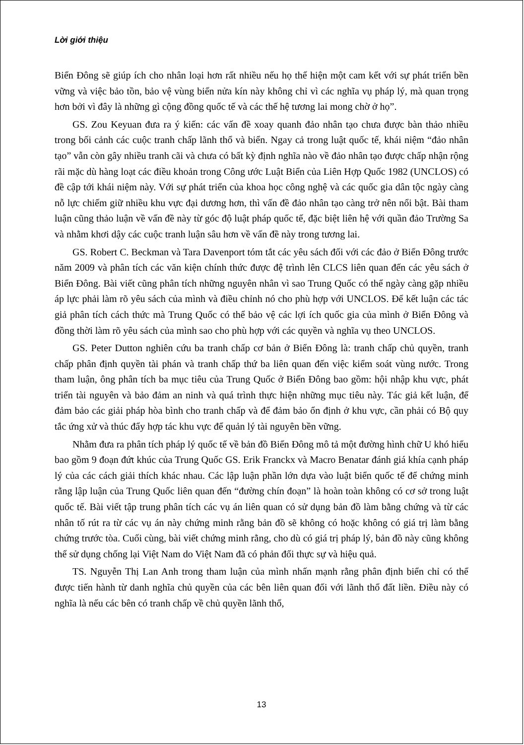Lời giới thiệu
Biển Đông sẽ giúp ích cho nhân loại hơn rất nhiều nếu họ thể hiện một cam kết với sự phát triển bền vững và việc bảo tồn, bảo vệ vùng biển nửa kín này không chỉ vì các nghĩa vụ pháp lý, mà quan trọng hơn bởi vì đây là những gì cộng đồng quốc tế và các thế hệ tương lai mong chờ ở họ”.
GS. Zou Keyuan đưa ra ý kiến: các vấn đề xoay quanh đảo nhân tạo chưa được bàn thảo nhiều trong bối cảnh các cuộc tranh chấp lãnh thổ và biển. Ngay cả trong luật quốc tế, khái niệm “đảo nhân tạo” vẫn còn gây nhiều tranh cãi và chưa có bất kỳ định nghĩa nào về đảo nhân tạo được chấp nhận rộng rãi mặc dù hàng loạt các điều khoản trong Công ước Luật Biển của Liên Hợp Quốc 1982 (UNCLOS) có đề cập tới khái niệm này. Với sự phát triển của khoa học công nghệ và các quốc gia dân tộc ngày càng nỗ lực chiếm giữ nhiều khu vực đại dương hơn, thì vấn đề đảo nhân tạo càng trở nên nổi bật. Bài tham luận cũng thảo luận về vấn đề này từ góc độ luật pháp quốc tế, đặc biệt liên hệ với quần đảo Trường Sa và nhằm khơi dậy các cuộc tranh luận sâu hơn về vấn đề này trong tương lai.
GS. Robert C. Beckman và Tara Davenport tóm tắt các yêu sách đối với các đảo ở Biển Đông trước năm 2009 và phân tích các văn kiện chính thức được đệ trình lên CLCS liên quan đến các yêu sách ở Biển Đông. Bài viết cũng phân tích những nguyên nhân vì sao Trung Quốc có thể ngày càng gặp nhiều áp lực phải làm rõ yêu sách của mình và điều chỉnh nó cho phù hợp với UNCLOS. Để kết luận các tác giả phân tích cách thức mà Trung Quốc có thể bảo vệ các lợi ích quốc gia của mình ở Biển Đông và đồng thời làm rõ yêu sách của mình sao cho phù hợp với các quyền và nghĩa vụ theo UNCLOS.
GS. Peter Dutton nghiên cứu ba tranh chấp cơ bản ở Biển Đông là: tranh chấp chủ quyền, tranh chấp phân định quyền tài phán và tranh chấp thứ ba liên quan đến việc kiểm soát vùng nước. Trong tham luận, ông phân tích ba mục tiêu của Trung Quốc ở Biển Đông bao gồm: hội nhập khu vực, phát triển tài nguyên và bảo đảm an ninh và quá trình thực hiện những mục tiêu này. Tác giả kết luận, để đảm bảo các giải pháp hòa bình cho tranh chấp và để đảm bảo ổn định ở khu vực, cần phải có Bộ quy tắc ứng xử và thúc đẩy hợp tác khu vực để quản lý tài nguyên bền vững.
Nhằm đưa ra phân tích pháp lý quốc tế về bản đồ Biển Đông mô tả một đường hình chữ U khó hiểu bao gồm 9 đoạn đứt khúc của Trung Quốc GS. Erik Franckx và Macro Benatar đánh giá khía cạnh pháp lý của các cách giải thích khác nhau. Các lập luận phần lớn dựa vào luật biển quốc tế để chứng minh rằng lập luận của Trung Quốc liên quan đến “đường chín đoạn” là hoàn toàn không có cơ sở trong luật quốc tế. Bài viết tập trung phân tích các vụ án liên quan có sử dụng bản đồ làm bằng chứng và từ các nhân tố rút ra từ các vụ án này chứng minh rằng bản đồ sẽ không có hoặc không có giá trị làm bằng chứng trước tòa. Cuối cùng, bài viết chứng minh rằng, cho dù có giá trị pháp lý, bản đồ này cũng không thể sử dụng chống lại Việt Nam do Việt Nam đã có phản đối thực sự và hiệu quả.
TS. Nguyễn Thị Lan Anh trong tham luận của mình nhấn mạnh rằng phân định biển chỉ có thể được tiến hành từ danh nghĩa chủ quyền của các bên liên quan đối với lãnh thổ đất liền. Điều này có nghĩa là nếu các bên có tranh chấp về chủ quyền lãnh thổ,
13